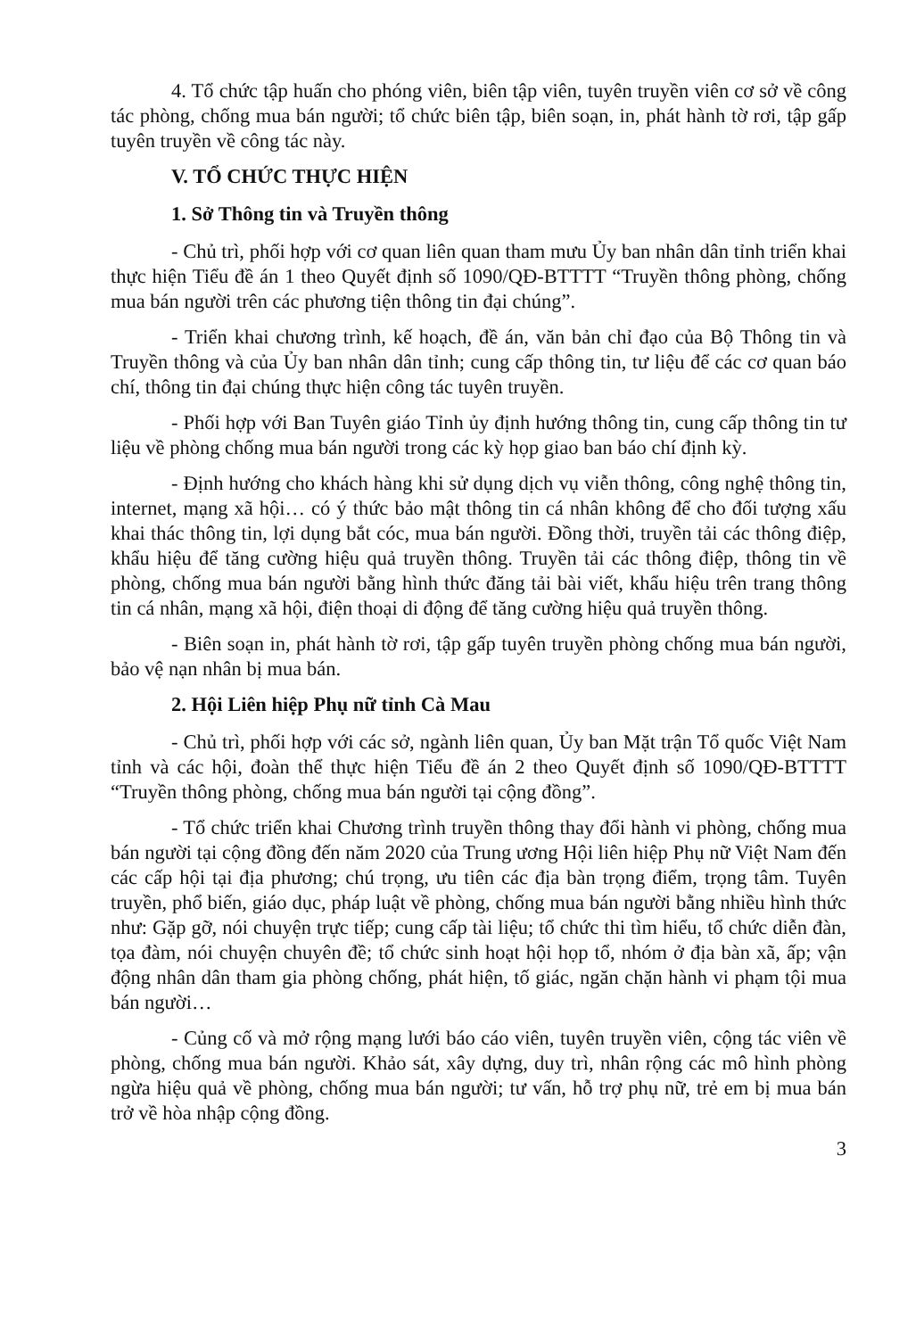4. Tổ chức tập huấn cho phóng viên, biên tập viên, tuyên truyền viên cơ sở về công tác phòng, chống mua bán người; tổ chức biên tập, biên soạn, in, phát hành tờ rơi, tập gấp tuyên truyền về công tác này.
V. TỔ CHỨC THỰC HIỆN
1. Sở Thông tin và Truyền thông
- Chủ trì, phối hợp với cơ quan liên quan tham mưu Ủy ban nhân dân tỉnh triển khai thực hiện Tiểu đề án 1 theo Quyết định số 1090/QĐ-BTTTT “Truyền thông phòng, chống mua bán người trên các phương tiện thông tin đại chúng”.
- Triển khai chương trình, kế hoạch, đề án, văn bản chỉ đạo của Bộ Thông tin và Truyền thông và của Ủy ban nhân dân tỉnh; cung cấp thông tin, tư liệu để các cơ quan báo chí, thông tin đại chúng thực hiện công tác tuyên truyền.
- Phối hợp với Ban Tuyên giáo Tỉnh ủy định hướng thông tin, cung cấp thông tin tư liệu về phòng chống mua bán người trong các kỳ họp giao ban báo chí định kỳ.
- Định hướng cho khách hàng khi sử dụng dịch vụ viễn thông, công nghệ thông tin, internet, mạng xã hội… có ý thức bảo mật thông tin cá nhân không để cho đối tượng xấu khai thác thông tin, lợi dụng bắt cóc, mua bán người. Đồng thời, truyền tải các thông điệp, khẩu hiệu để tăng cường hiệu quả truyền thông. Truyền tải các thông điệp, thông tin về phòng, chống mua bán người bằng hình thức đăng tải bài viết, khẩu hiệu trên trang thông tin cá nhân, mạng xã hội, điện thoại di động để tăng cường hiệu quả truyền thông.
- Biên soạn in, phát hành tờ rơi, tập gấp tuyên truyền phòng chống mua bán người, bảo vệ nạn nhân bị mua bán.
2. Hội Liên hiệp Phụ nữ tỉnh Cà Mau
- Chủ trì, phối hợp với các sở, ngành liên quan, Ủy ban Mặt trận Tổ quốc Việt Nam tỉnh và các hội, đoàn thể thực hiện Tiểu đề án 2 theo Quyết định số 1090/QĐ-BTTTT “Truyền thông phòng, chống mua bán người tại cộng đồng”.
- Tổ chức triển khai Chương trình truyền thông thay đổi hành vi phòng, chống mua bán người tại cộng đồng đến năm 2020 của Trung ương Hội liên hiệp Phụ nữ Việt Nam đến các cấp hội tại địa phương; chú trọng, ưu tiên các địa bàn trọng điểm, trọng tâm. Tuyên truyền, phổ biến, giáo dục, pháp luật về phòng, chống mua bán người bằng nhiều hình thức như: Gặp gỡ, nói chuyện trực tiếp; cung cấp tài liệu; tổ chức thi tìm hiểu, tổ chức diễn đàn, tọa đàm, nói chuyện chuyên đề; tổ chức sinh hoạt hội họp tổ, nhóm ở địa bàn xã, ấp; vận động nhân dân tham gia phòng chống, phát hiện, tố giác, ngăn chặn hành vi phạm tội mua bán người…
- Củng cố và mở rộng mạng lưới báo cáo viên, tuyên truyền viên, cộng tác viên về phòng, chống mua bán người. Khảo sát, xây dựng, duy trì, nhân rộng các mô hình phòng ngừa hiệu quả về phòng, chống mua bán người; tư vấn, hỗ trợ phụ nữ, trẻ em bị mua bán trở về hòa nhập cộng đồng.
3